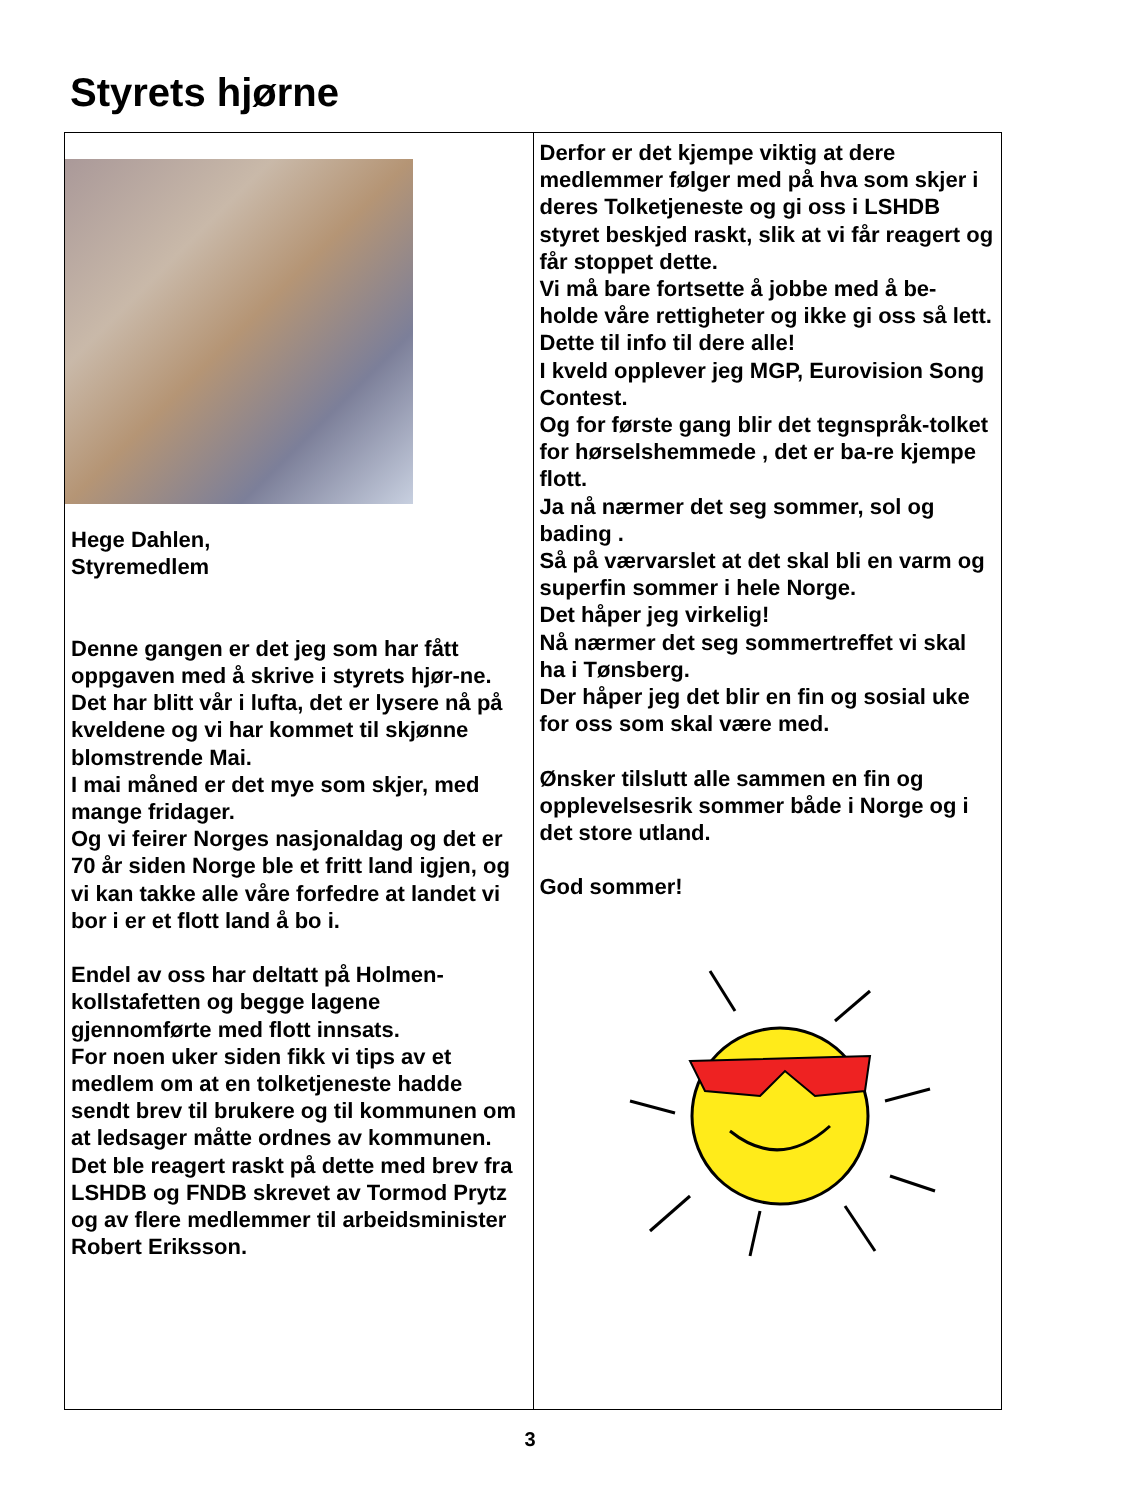Styrets hjørne
Hege Dahlen,
Styremedlem
Denne gangen er det jeg som har fått oppgaven med å skrive i styrets hjør-ne.
Det har blitt vår i lufta, det er lysere nå på kveldene og vi har kommet til skjønne blomstrende Mai.
I mai måned er det mye som skjer, med mange fridager.
Og vi feirer Norges nasjonaldag og det er 70 år siden Norge ble et fritt land igjen, og vi kan takke alle våre forfedre at landet vi bor i er et flott land å bo i.
Endel av oss har deltatt på Holmen-kollstafetten og begge lagene gjennomførte med flott innsats.
For noen uker siden fikk vi tips av et medlem om at en tolketjeneste hadde sendt brev til brukere og til kommunen om at ledsager måtte ordnes av kommunen.
Det ble reagert raskt på dette med brev fra LSHDB og FNDB skrevet av Tormod Prytz og av flere medlemmer til arbeidsminister Robert Eriksson.
Derfor er det kjempe viktig at dere medlemmer følger med på hva som skjer i deres Tolketjeneste og gi oss i LSHDB styret beskjed raskt, slik at vi får reagert og får stoppet dette.
Vi må bare fortsette å jobbe med å be-holde våre rettigheter og ikke gi oss så lett.
Dette til info til dere alle!
I kveld opplever jeg MGP, Eurovision Song Contest.
Og for første gang blir det tegnspråk-tolket for hørselshemmede , det er ba-re kjempe flott.
Ja nå nærmer det seg sommer, sol og bading .
Så på værvarslet at det skal bli en varm og superfin sommer i hele Norge.
Det håper jeg virkelig!
Nå nærmer det seg sommertreffet vi skal ha i Tønsberg.
Der håper jeg det blir en fin og sosial uke for oss som skal være med.
Ønsker tilslutt alle sammen en fin og opplevelsesrik sommer både i Norge og i det store utland.
God sommer!
3